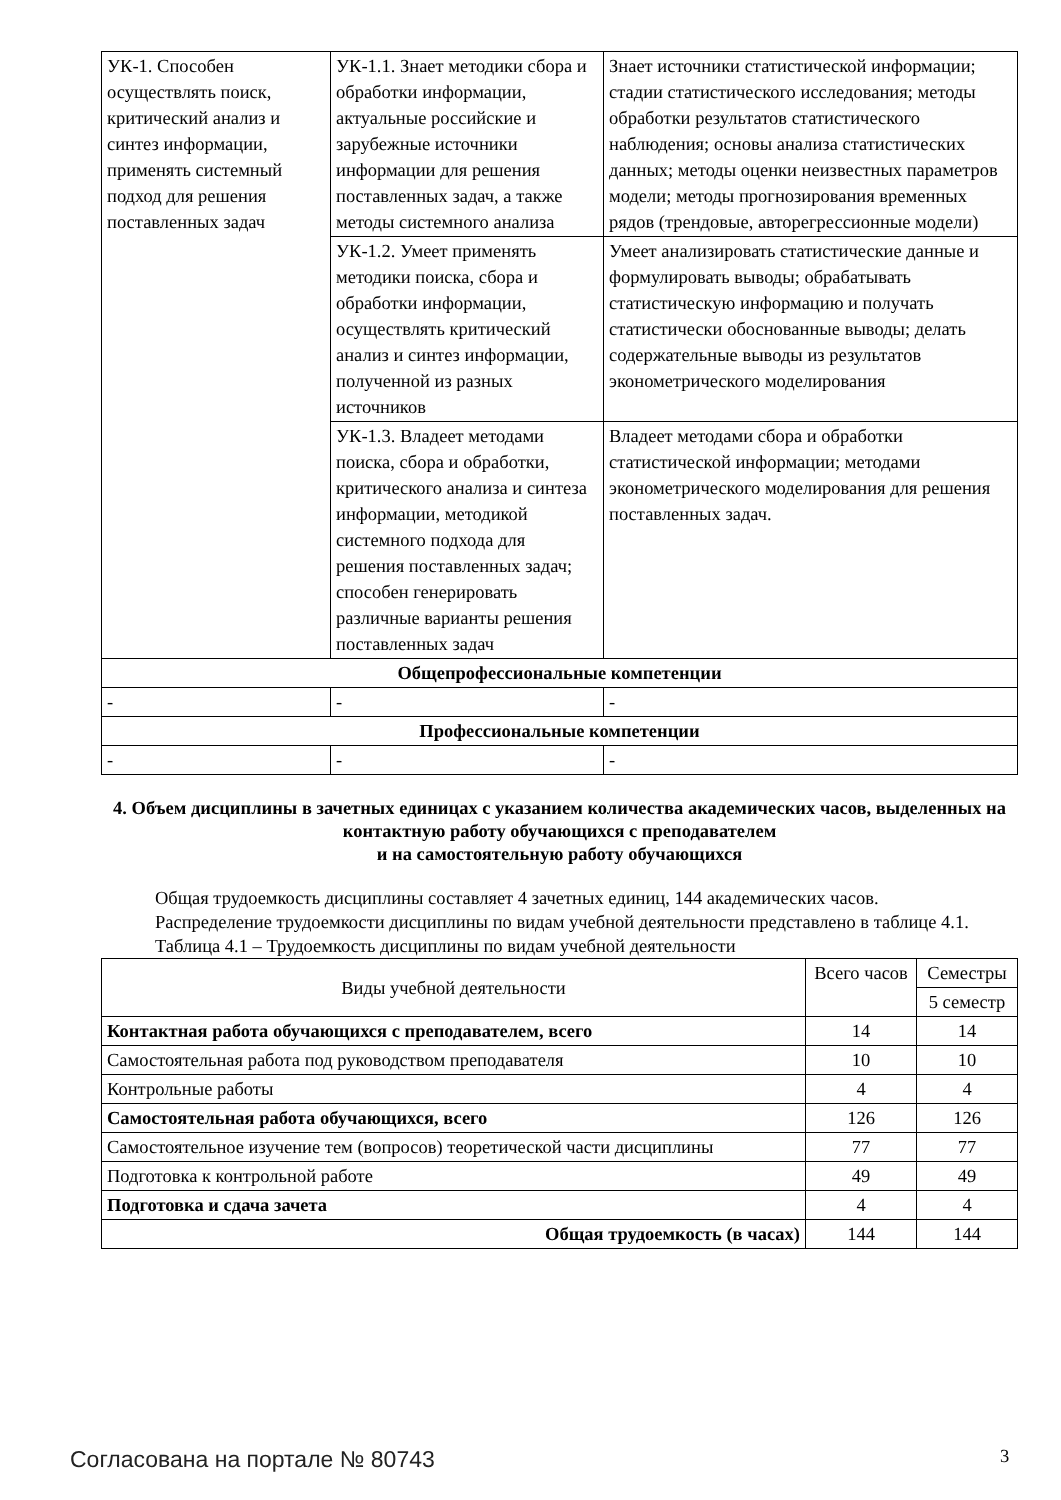| УК-1. Способен осуществлять поиск, критический анализ и синтез информации, применять системный подход для решения поставленных задач | УК-1.1. Знает методики сбора и обработки информации, актуальные российские и зарубежные источники информации для решения поставленных задач, а также методы системного анализа | Знает источники статистической информации; стадии статистического исследования; методы обработки результатов статистического наблюдения; основы анализа статистических данных; методы оценки неизвестных параметров модели; методы прогнозирования временных рядов (трендовые, авторегрессионные модели) |
| | УК-1.2. Умеет применять методики поиска, сбора и обработки информации, осуществлять критический анализ и синтез информации, полученной из разных источников | Умеет анализировать статистические данные и формулировать выводы; обрабатывать статистическую информацию и получать статистически обоснованные выводы; делать содержательные выводы из результатов эконометрического моделирования |
| | УК-1.3. Владеет методами поиска, сбора и обработки, критического анализа и синтеза информации, методикой системного подхода для решения поставленных задач; способен генерировать различные варианты решения поставленных задач | Владеет методами сбора и обработки статистической информации; методами эконометрического моделирования для решения поставленных задач. |
| Общепрофессиональные компетенции | | |
| - | - | - |
| Профессиональные компетенции | | |
| - | - | - |
4. Объем дисциплины в зачетных единицах с указанием количества академических часов, выделенных на контактную работу обучающихся с преподавателем
и на самостоятельную работу обучающихся
Общая трудоемкость дисциплины составляет 4 зачетных единиц, 144 академических часов.
Распределение трудоемкости дисциплины по видам учебной деятельности представлено в таблице 4.1.
Таблица 4.1 – Трудоемкость дисциплины по видам учебной деятельности
| Виды учебной деятельности | Всего часов | Семестры |
| --- | --- | --- |
| | | 5 семестр |
| Контактная работа обучающихся с преподавателем, всего | 14 | 14 |
| Самостоятельная работа под руководством преподавателя | 10 | 10 |
| Контрольные работы | 4 | 4 |
| Самостоятельная работа обучающихся, всего | 126 | 126 |
| Самостоятельное изучение тем (вопросов) теоретической части дисциплины | 77 | 77 |
| Подготовка к контрольной работе | 49 | 49 |
| Подготовка и сдача зачета | 4 | 4 |
| Общая трудоемкость (в часах) | 144 | 144 |
Согласована на портале № 80743 3